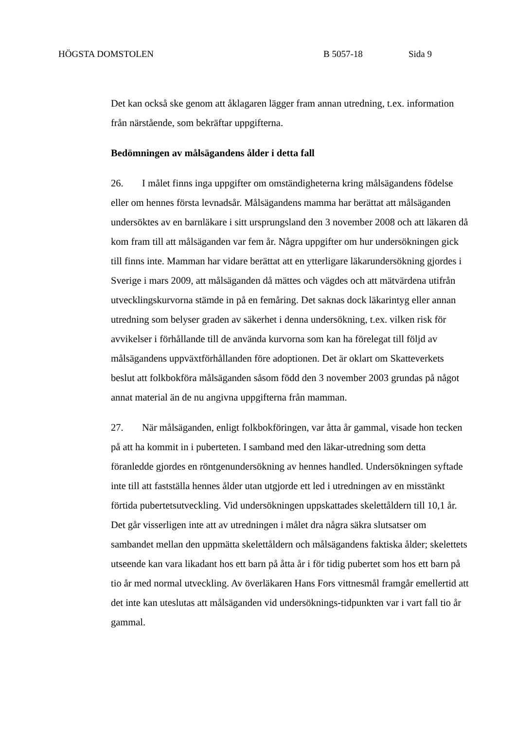HÖGSTA DOMSTOLEN B 5057-18 Sida 9
Det kan också ske genom att åklagaren lägger fram annan utredning, t.ex. information från närstående, som bekräftar uppgifterna.
Bedömningen av målsägandens ålder i detta fall
26. I målet finns inga uppgifter om omständigheterna kring målsägandens födelse eller om hennes första levnadsår. Målsägandens mamma har berättat att målsäganden undersöktes av en barnläkare i sitt ursprungsland den 3 november 2008 och att läkaren då kom fram till att målsäganden var fem år. Några uppgifter om hur undersökningen gick till finns inte. Mamman har vidare berättat att en ytterligare läkarundersökning gjordes i Sverige i mars 2009, att målsäganden då mättes och vägdes och att mätvärdena utifrån utvecklingskurvorna stämde in på en femåring. Det saknas dock läkarintyg eller annan utredning som belyser graden av säkerhet i denna undersökning, t.ex. vilken risk för avvikelser i förhållande till de använda kurvorna som kan ha förelegat till följd av målsägandens uppväxtförhållanden före adoptionen. Det är oklart om Skatteverkets beslut att folkbokföra målsäganden såsom född den 3 november 2003 grundas på något annat material än de nu angivna uppgifterna från mamman.
27. När målsäganden, enligt folkbokföringen, var åtta år gammal, visade hon tecken på att ha kommit in i puberteten. I samband med den läkar-utredning som detta föranledde gjordes en röntgenundersökning av hennes handled. Undersökningen syftade inte till att fastställa hennes ålder utan utgjorde ett led i utredningen av en misstänkt förtida pubertetsutveckling. Vid undersökningen uppskattades skelettåldern till 10,1 år. Det går visserligen inte att av utredningen i målet dra några säkra slutsatser om sambandet mellan den uppmätta skelettåldern och målsägandens faktiska ålder; skelettets utseende kan vara likadant hos ett barn på åtta år i för tidig pubertet som hos ett barn på tio år med normal utveckling. Av överläkaren Hans Fors vittnesmål framgår emellertid att det inte kan uteslutas att målsäganden vid undersöknings-tidpunkten var i vart fall tio år gammal.